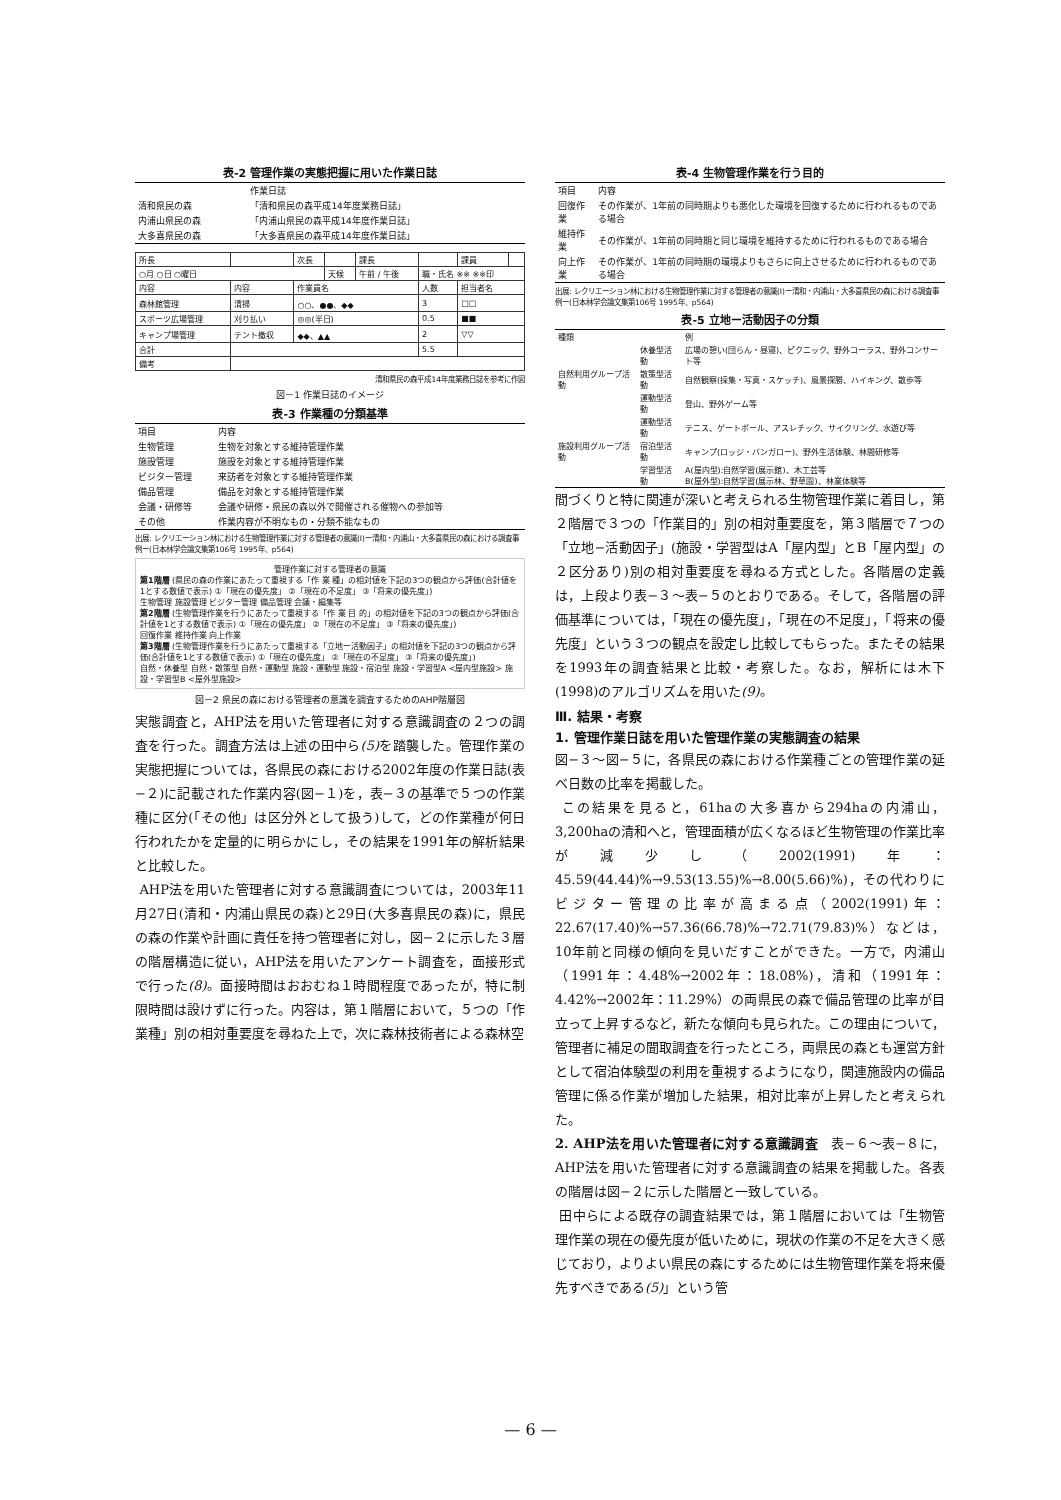表-2 管理作業の実態把握に用いた作業日誌
| | 作業日誌 |
| --- | --- |
| 清和県民の森 | 「清和県民の森平成14年度業務日誌」 |
| 内浦山県民の森 | 「内浦山県民の森平成14年度作業日誌」 |
| 大多喜県民の森 | 「大多喜県民の森平成14年度作業日誌」 |
| 所長 | | 次長 | | 課長 | | 課員 | |
| ○月 ○日 ○曜日 | | | 天候 | 午前 / 午後 | 職・氏名 ※※ ※※印 | | |
| 内容 | 内容 | 作業員名 | | | 人数 | 担当者名 | |
| 森林館管理 | 清掃 | ○○、●●、◆◆ | | | 3 | □□ | |
| スポーツ広場管理 | 刈り払い | ◎◎(半日) | | | 0.5 | ■■ | |
| キャンプ場管理 | テント撤収 | ◆◆、▲▲ | | | 2 | ▽▽ | |
| 合計 | | | | | 5.5 | | |
| 備考 | | | | | | | |
清和県民の森平成14年度業務日誌を参考に作図
図－1 作業日誌のイメージ
表-3 作業種の分類基準
| 項目 | 内容 |
| --- | --- |
| 生物管理 | 生物を対象とする維持管理作業 |
| 施設管理 | 施設を対象とする維持管理作業 |
| ビジター管理 | 来訪者を対象とする維持管理作業 |
| 備品管理 | 備品を対象とする維持管理作業 |
| 会議・研修等 | 会議や研修・県民の森以外で開催される催物への参加等 |
| その他 | 作業内容が不明なもの・分類不能なもの |
出展: レクリエーション林における生物管理作業に対する管理者の意識(Ⅰ)ー清和・内浦山・大多喜県民の森における調査事例ー(日本林学会論文集第106号 1995年、p564)
管理作業に対する管理者の意識
第1階層 (県民の森の作業にあたって重視する「作 業 種」の相対値を下記の3つの観点から評価(合計値を1とする数値で表示) ①「現在の優先度」 ②「現在の不足度」 ③「将来の優先度」)
生物管理 施設管理 ビジター管理 備品管理 会議・編集等
第2階層 (生物管理作業を行うにあたって重視する「作 業 目 的」の相対値を下記の3つの観点から評価(合計値を1とする数値で表示) ①「現在の優先度」 ②「現在の不足度」 ③「将来の優先度」)
回復作業 維持作業 向上作業
第3階層 (生物管理作業を行うにあたって重視する「立地ー活動因子」の相対値を下記の3つの観点から評価(合計値を1とする数値で表示) ①「現在の優先度」 ②「現在の不足度」 ③「将来の優先度」)
自然・休養型 自然・散策型 自然・運動型 施設・運動型 施設・宿泊型 施設・学習型A <屋内型施設> 施設・学習型B <屋外型施設>
図－2 県民の森における管理者の意識を調査するためのAHP階層図
実態調査と，AHP法を用いた管理者に対する意識調査の２つの調査を行った。調査方法は上述の田中ら(5) を踏襲した。管理作業の実態把握については，各県民の森における2002年度の作業日誌(表−２)に記載された作業内容(図−１)を，表−３の基準で５つの作業種に区分(「その他」は区分外として扱う)して，どの作業種が何日行われたかを定量的に明らかにし，その結果を1991年の解析結果と比較した。
AHP法を用いた管理者に対する意識調査については，2003年11月27日(清和・内浦山県民の森)と29日(大多喜県民の森)に，県民の森の作業や計画に責任を持つ管理者に対し，図−２に示した３層の階層構造に従い，AHP法を用いたアンケート調査を，面接形式で行った(8)。面接時間はおおむね１時間程度であったが，特に制限時間は設けずに行った。内容は，第１階層において，５つの「作業種」別の相対重要度を尋ねた上で，次に森林技術者による森林空
表-4 生物管理作業を行う目的
| 項目 | 内容 |
| --- | --- |
| 回復作業 | その作業が、1年前の同時期よりも悪化した環境を回復するために行われるものである場合 |
| 維持作業 | その作業が、1年前の同時期と同じ環境を維持するために行われるものである場合 |
| 向上作業 | その作業が、1年前の同時期の環境よりもさらに向上させるために行われるものである場合 |
出展: レクリエーション林における生物管理作業に対する管理者の意識(Ⅰ)ー清和・内浦山・大多喜県民の森における調査事例ー(日本林学会論文集第106号 1995年、p564)
表-5 立地ー活動因子の分類
| 種類 | | 例 |
| --- | --- | --- |
| 自然利用グループ活動 | 休養型活動 | 広場の憩い(団らん・昼寝)、ピクニック、野外コーラス、野外コンサート等 |
| | 散策型活動 | 自然観察(採集・写真・スケッチ)、風景探勝、ハイキング、散歩等 |
| | 運動型活動 | 登山、野外ゲーム等 |
| 施設利用グループ活動 | 運動型活動 | テニス、ゲートボール、アスレチック、サイクリング、水遊び等 |
| | 宿泊型活動 | キャンプ(ロッジ・バンガロー)、野外生活体験、林間研修等 |
| | 学習型活動 | A(屋内型):自然学習(展示館)、木工芸等 B(屋外型):自然学習(展示林、野草園)、林業体験等 |
間づくりと特に関連が深いと考えられる生物管理作業に着目し，第２階層で３つの「作業目的」別の相対重要度を，第３階層で７つの「立地−活動因子」(施設・学習型はA「屋内型」とB「屋内型」の２区分あり)別の相対重要度を尋ねる方式とした。各階層の定義は，上段より表−３〜表−５のとおりである。そして，各階層の評価基準については，「現在の優先度」，「現在の不足度」，「将来の優先度」という３つの観点を設定し比較してもらった。またその結果を1993年の調査結果と比較・考察した。なお，解析には木下(1998)のアルゴリズムを用いた(9)。
Ⅲ. 結果・考察
1. 管理作業日誌を用いた管理作業の実態調査の結果
図−３〜図−５に，各県民の森における作業種ごとの管理作業の延べ日数の比率を掲載した。
この結果を見ると，61haの大多喜から294haの内浦山，3,200haの清和へと，管理面積が広くなるほど生物管理の作業比率が減少し（2002(1991)年：45.59(44.44)%→9.53(13.55)%→8.00(5.66)%)，その代わりにビジター管理の比率が高まる点（2002(1991)年：22.67(17.40)%→57.36(66.78)%→72.71(79.83)%）などは，10年前と同様の傾向を見いだすことができた。一方で，内浦山（1991年：4.48%→2002年：18.08%)，清和（1991年：4.42%→2002年：11.29%）の両県民の森で備品管理の比率が目立って上昇するなど，新たな傾向も見られた。この理由について，管理者に補足の聞取調査を行ったところ，両県民の森とも運営方針として宿泊体験型の利用を重視するようになり，関連施設内の備品管理に係る作業が増加した結果，相対比率が上昇したと考えられた。
2. AHP法を用いた管理者に対する意識調査　表−６〜表−８に，AHP法を用いた管理者に対する意識調査の結果を掲載した。各表の階層は図−２に示した階層と一致している。
田中らによる既存の調査結果では，第１階層においては「生物管理作業の現在の優先度が低いために，現状の作業の不足を大きく感じており，よりよい県民の森にするためには生物管理作業を将来優先すべきである(5)」という管
— 6 —